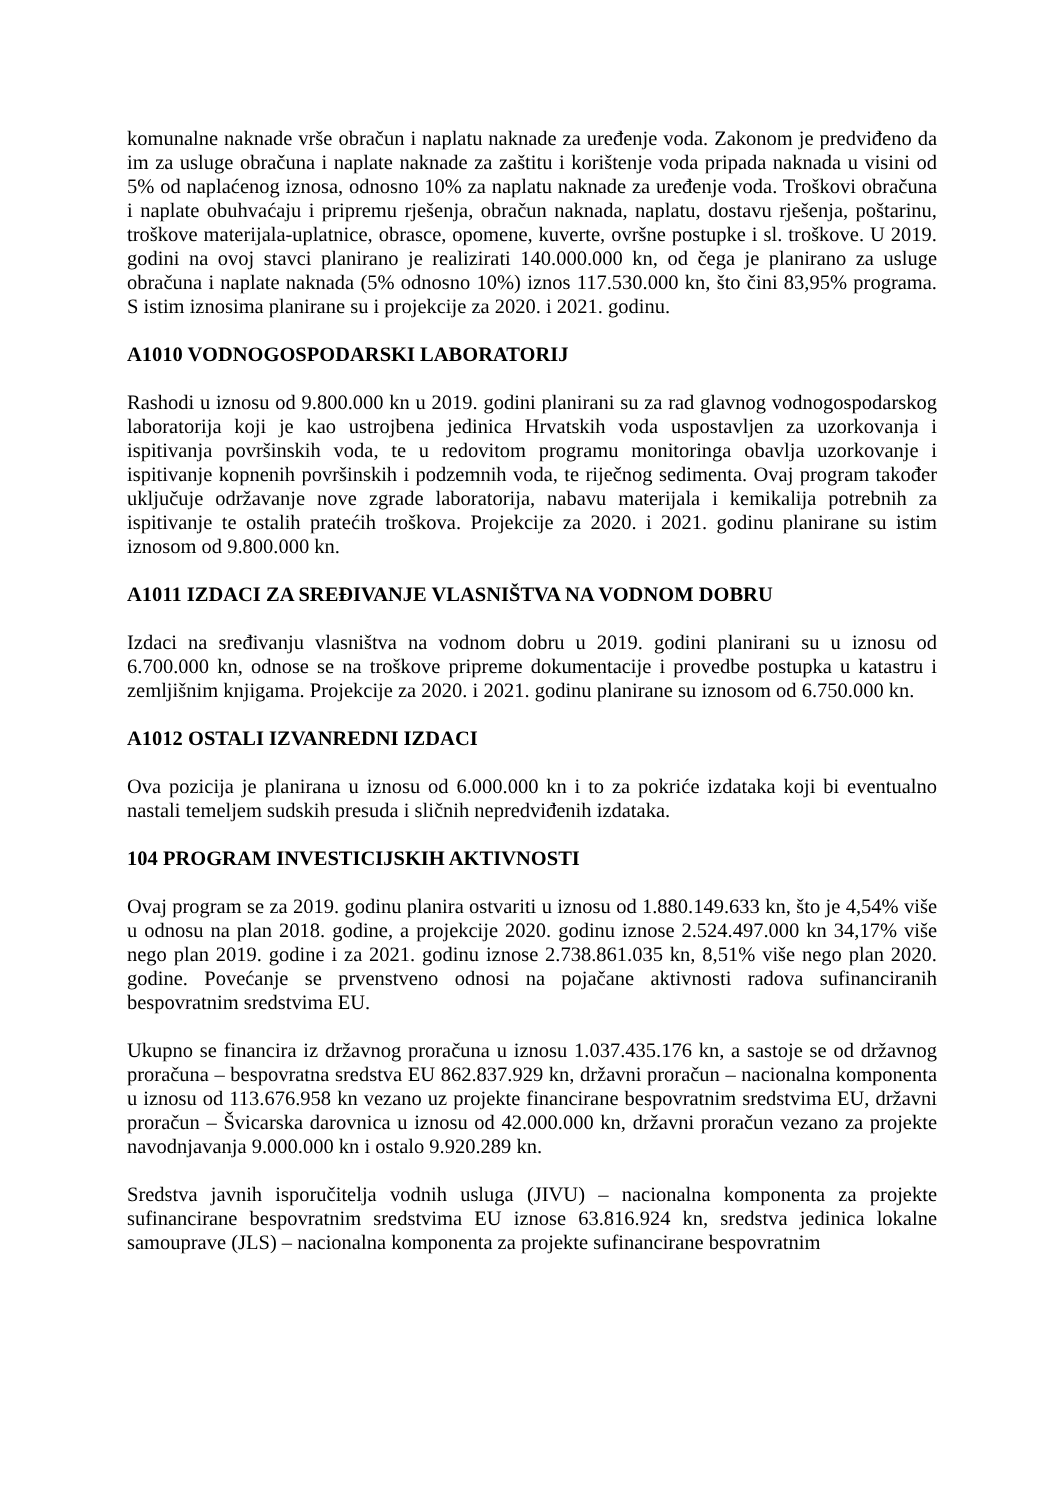komunalne naknade vrše obračun i naplatu naknade za uređenje voda. Zakonom je predviđeno da im za usluge obračuna i naplate naknade za zaštitu i korištenje voda pripada naknada u visini od 5% od naplaćenog iznosa, odnosno 10% za naplatu naknade za uređenje voda. Troškovi obračuna i naplate obuhvaćaju i pripremu rješenja, obračun naknada, naplatu, dostavu rješenja, poštarinu, troškove materijala-uplatnice, obrasce, opomene, kuverte, ovršne postupke i sl. troškove. U 2019. godini na ovoj stavci planirano je realizirati 140.000.000 kn, od čega je planirano za usluge obračuna i naplate naknada (5% odnosno 10%) iznos 117.530.000 kn, što čini 83,95% programa. S istim iznosima planirane su i projekcije za 2020. i 2021. godinu.
A1010 VODNOGOSPODARSKI LABORATORIJ
Rashodi u iznosu od 9.800.000 kn u 2019. godini planirani su za rad glavnog vodnogospodarskog laboratorija koji je kao ustrojbena jedinica Hrvatskih voda uspostavljen za uzorkovanja i ispitivanja površinskih voda, te u redovitom programu monitoringa obavlja uzorkovanje i ispitivanje kopnenih površinskih i podzemnih voda, te riječnog sedimenta. Ovaj program također uključuje održavanje nove zgrade laboratorija, nabavu materijala i kemikalija potrebnih za ispitivanje te ostalih pratećih troškova. Projekcije za 2020. i 2021. godinu planirane su istim iznosom od 9.800.000 kn.
A1011 IZDACI ZA SREĐIVANJE VLASNIŠTVA NA VODNOM DOBRU
Izdaci na sređivanju vlasništva na vodnom dobru u 2019. godini planirani su u iznosu od 6.700.000 kn, odnose se na troškove pripreme dokumentacije i provedbe postupka u katastru i zemljišnim knjigama. Projekcije za 2020. i 2021. godinu planirane su iznosom od 6.750.000 kn.
A1012 OSTALI IZVANREDNI IZDACI
Ova pozicija je planirana u iznosu od 6.000.000 kn i to za pokriće izdataka koji bi eventualno nastali temeljem sudskih presuda i sličnih nepredviđenih izdataka.
104 PROGRAM INVESTICIJSKIH AKTIVNOSTI
Ovaj program se za 2019. godinu planira ostvariti u iznosu od 1.880.149.633 kn, što je 4,54% više u odnosu na plan 2018. godine, a projekcije 2020. godinu iznose 2.524.497.000 kn 34,17% više nego plan 2019. godine i za 2021. godinu iznose 2.738.861.035 kn, 8,51% više nego plan 2020. godine. Povećanje se prvenstveno odnosi na pojačane aktivnosti radova sufinanciranih bespovratnim sredstvima EU.
Ukupno se financira iz državnog proračuna u iznosu 1.037.435.176 kn, a sastoje se od državnog proračuna – bespovratna sredstva EU 862.837.929 kn, državni proračun – nacionalna komponenta u iznosu od 113.676.958 kn vezano uz projekte financirane bespovratnim sredstvima EU, državni proračun – Švicarska darovnica u iznosu od 42.000.000 kn, državni proračun vezano za projekte navodnjavanja 9.000.000 kn i ostalo 9.920.289 kn.
Sredstva javnih isporučitelja vodnih usluga (JIVU) – nacionalna komponenta za projekte sufinancirane bespovratnim sredstvima EU iznose 63.816.924 kn, sredstva jedinica lokalne samouprave (JLS) – nacionalna komponenta za projekte sufinancirane bespovratnim